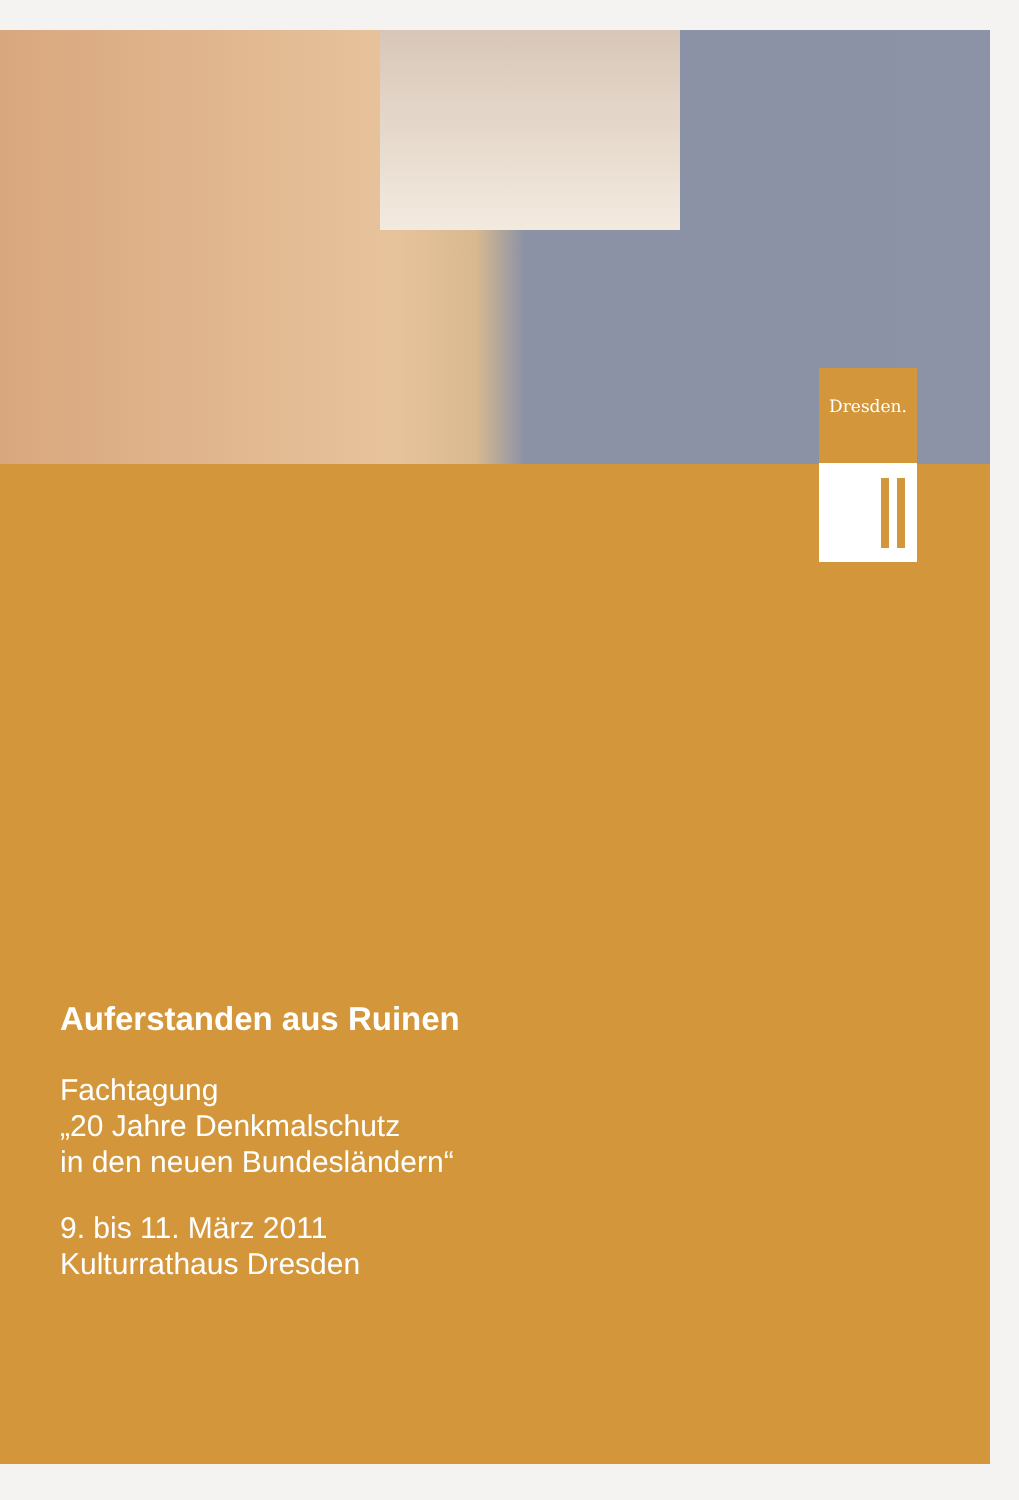Dresden.
Auferstanden aus Ruinen
Fachtagung
„20 Jahre Denkmalschutz
in den neuen Bundesländern“
9. bis 11. März 2011
Kulturrathaus Dresden